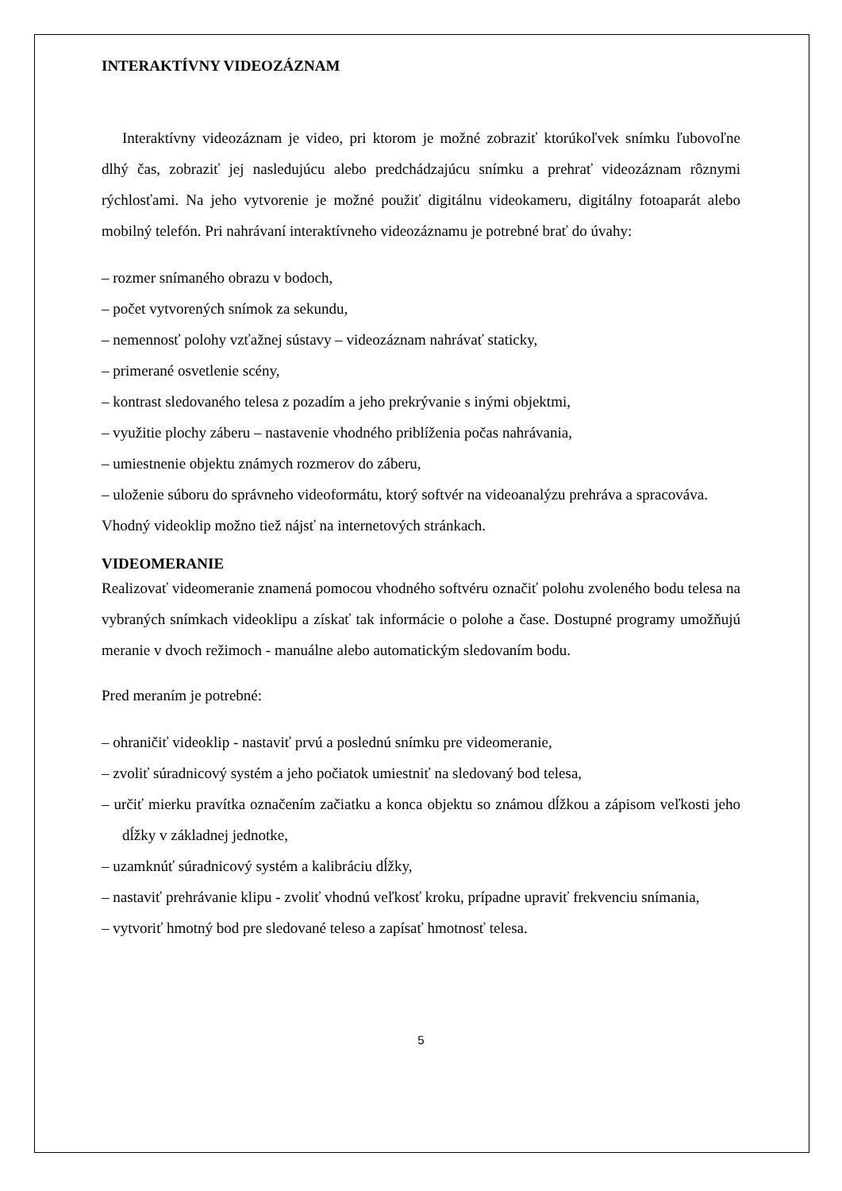INTERAKTÍVNY VIDEOZÁZNAM
Interaktívny videozáznam je video, pri ktorom je možné zobraziť ktorúkoľvek snímku ľubovoľne dlhý čas, zobraziť jej nasledujúcu alebo predchádzajúcu snímku a prehrať videozáznam rôznymi rýchlosťami. Na jeho vytvorenie je možné použiť digitálnu videokameru, digitálny fotoaparát alebo mobilný telefón. Pri nahrávaní interaktívneho videozáznamu je potrebné brať do úvahy:
– rozmer snímaného obrazu v bodoch,
– počet vytvorených snímok za sekundu,
– nemennosť polohy vzťažnej sústavy – videozáznam nahrávať staticky,
– primerané osvetlenie scény,
– kontrast sledovaného telesa z pozadím a jeho prekrývanie s inými objektmi,
– využitie plochy záberu – nastavenie vhodného priblíženia počas nahrávania,
– umiestnenie objektu známych rozmerov do záberu,
– uloženie súboru do správneho videoformátu, ktorý softvér na videoanalýzu prehráva a spracováva.
Vhodný videoklip možno tiež nájsť na internetových stránkach.
VIDEOMERANIE
Realizovať videomeranie znamená pomocou vhodného softvéru označiť polohu zvoleného bodu telesa na vybraných snímkach videoklipu a získať tak informácie o polohe a čase. Dostupné programy umožňujú meranie v dvoch režimoch - manuálne alebo automatickým sledovaním bodu.
Pred meraním je potrebné:
– ohraničiť videoklip - nastaviť prvú a poslednú snímku pre videomeranie,
– zvoliť súradnicový systém a jeho počiatok umiestniť na sledovaný bod telesa,
– určiť mierku pravítka označením začiatku a konca objektu so známou dĺžkou a zápisom veľkosti jeho dĺžky v základnej jednotke,
– uzamknúť súradnicový systém a kalibráciu dĺžky,
– nastaviť prehrávanie klipu - zvoliť vhodnú veľkosť kroku, prípadne upraviť frekvenciu snímania,
– vytvoriť hmotný bod pre sledované teleso a zapísať hmotnosť telesa.
5